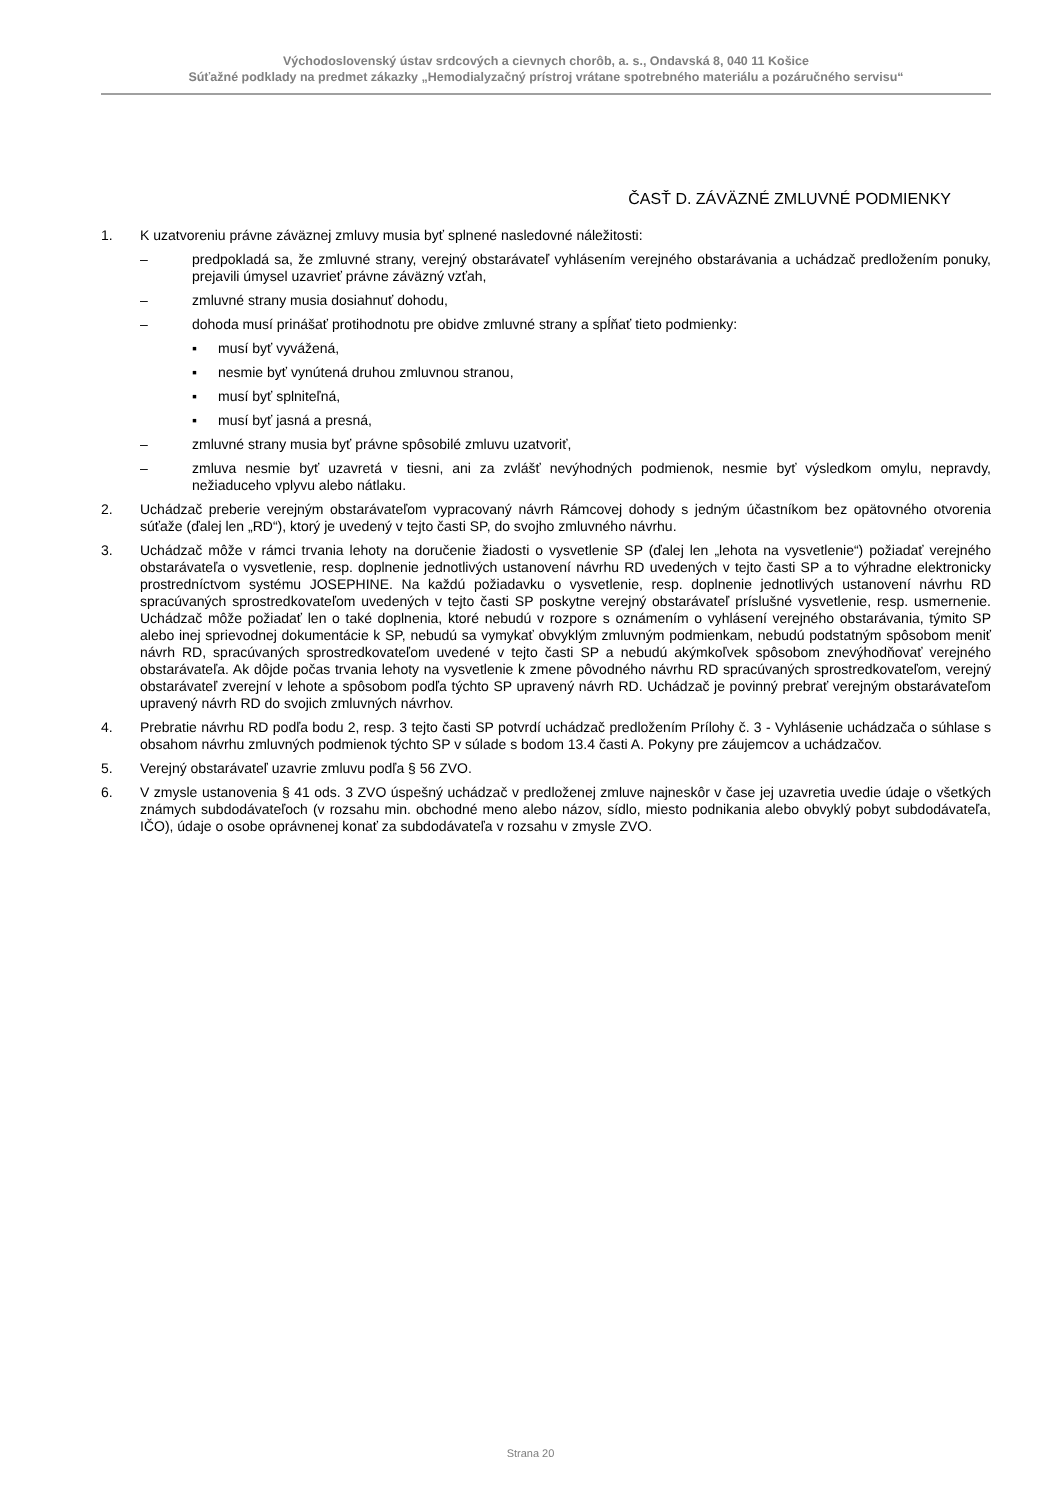Východoslovenský ústav srdcových a cievnych chorôb, a. s., Ondavská 8, 040 11 Košice
Súťažné podklady na predmet zákazky „Hemodialyzačný prístroj vrátane spotrebného materiálu a pozáručného servisu“
ČASŤ D. ZÁVÄZNÉ ZMLUVNÉ PODMIENKY
1. K uzatvoreniu právne záväznej zmluvy musia byť splnené nasledovné náležitosti:
– predpokladá sa, že zmluvné strany, verejný obstarávateľ vyhlásením verejného obstarávania a uchádzač predložením ponuky, prejavili úmysel uzavrieť právne záväzný vzťah,
– zmluvné strany musia dosiahnuť dohodu,
– dohoda musí prinášať protihodnotu pre obidve zmluvné strany a spĺňať tieto podmienky:
▪ musí byť vyvážená,
▪ nesmie byť vynútená druhou zmluvnou stranou,
▪ musí byť splniteľná,
▪ musí byť jasná a presná,
– zmluvné strany musia byť právne spôsobilé zmluvu uzatvoriť,
– zmluva nesmie byť uzavretá v tiesni, ani za zvlášť nevýhodných podmienok, nesmie byť výsledkom omylu, nepravdy, nežiaduceho vplyvu alebo nátlaku.
2. Uchádzač preberie verejným obstarávateľom vypracovaný návrh Rámcovej dohody s jedným účastníkom bez opätovného otvorenia súťaže (ďalej len „RD“), ktorý je uvedený v tejto časti SP, do svojho zmluvného návrhu.
3. Uchádzač môže v rámci trvania lehoty na doručenie žiadosti o vysvetlenie SP (ďalej len „lehota na vysvetlenie“) požiadať verejného obstarávateľa o vysvetlenie, resp. doplnenie jednotlivých ustanovení návrhu RD uvedených v tejto časti SP a to výhradne elektronicky prostredníctvom systému JOSEPHINE. Na každú požiadavku o vysvetlenie, resp. doplnenie jednotlivých ustanovení návrhu RD spracúvaných sprostredkovateľom uvedených v tejto časti SP poskytne verejný obstarávateľ príslušné vysvetlenie, resp. usmernenie. Uchádzač môže požiadať len o také doplnenia, ktoré nebudú v rozpore s oznámením o vyhlásení verejného obstarávania, týmito SP alebo inej sprievodnej dokumentácie k SP, nebudú sa vymykať obvyklým zmluvným podmienkam, nebudú podstatným spôsobom meniť návrh RD, spracúvaných sprostredkovateľom uvedené v tejto časti SP a nebudú akýmkoľvek spôsobom znevýhodňovať verejného obstarávateľa. Ak dôjde počas trvania lehoty na vysvetlenie k zmene pôvodného návrhu RD spracúvaných sprostredkovateľom, verejný obstarávateľ zverejní v lehote a spôsobom podľa týchto SP upravený návrh RD. Uchádzač je povinný prebrať verejným obstarávateľom upravený návrh RD do svojich zmluvných návrhov.
4. Prebratie návrhu RD podľa bodu 2, resp. 3 tejto časti SP potvrdí uchádzač predložením Prílohy č. 3 - Vyhlásenie uchádzača o súhlase s obsahom návrhu zmluvných podmienok týchto SP v súlade s bodom 13.4 časti A. Pokyny pre záujemcov a uchádzačov.
5. Verejný obstarávateľ uzavrie zmluvu podľa § 56 ZVO.
6. V zmysle ustanovenia § 41 ods. 3 ZVO úspešný uchádzač v predloženej zmluve najneskôr v čase jej uzavretia uvedie údaje o všetkých známych subdodávateľoch (v rozsahu min. obchodné meno alebo názov, sídlo, miesto podnikania alebo obvyklý pobyt subdodávateľa, IČO), údaje o osobe oprávnenej konať za subdodávateľa v rozsahu v zmysle ZVO.
Strana 20